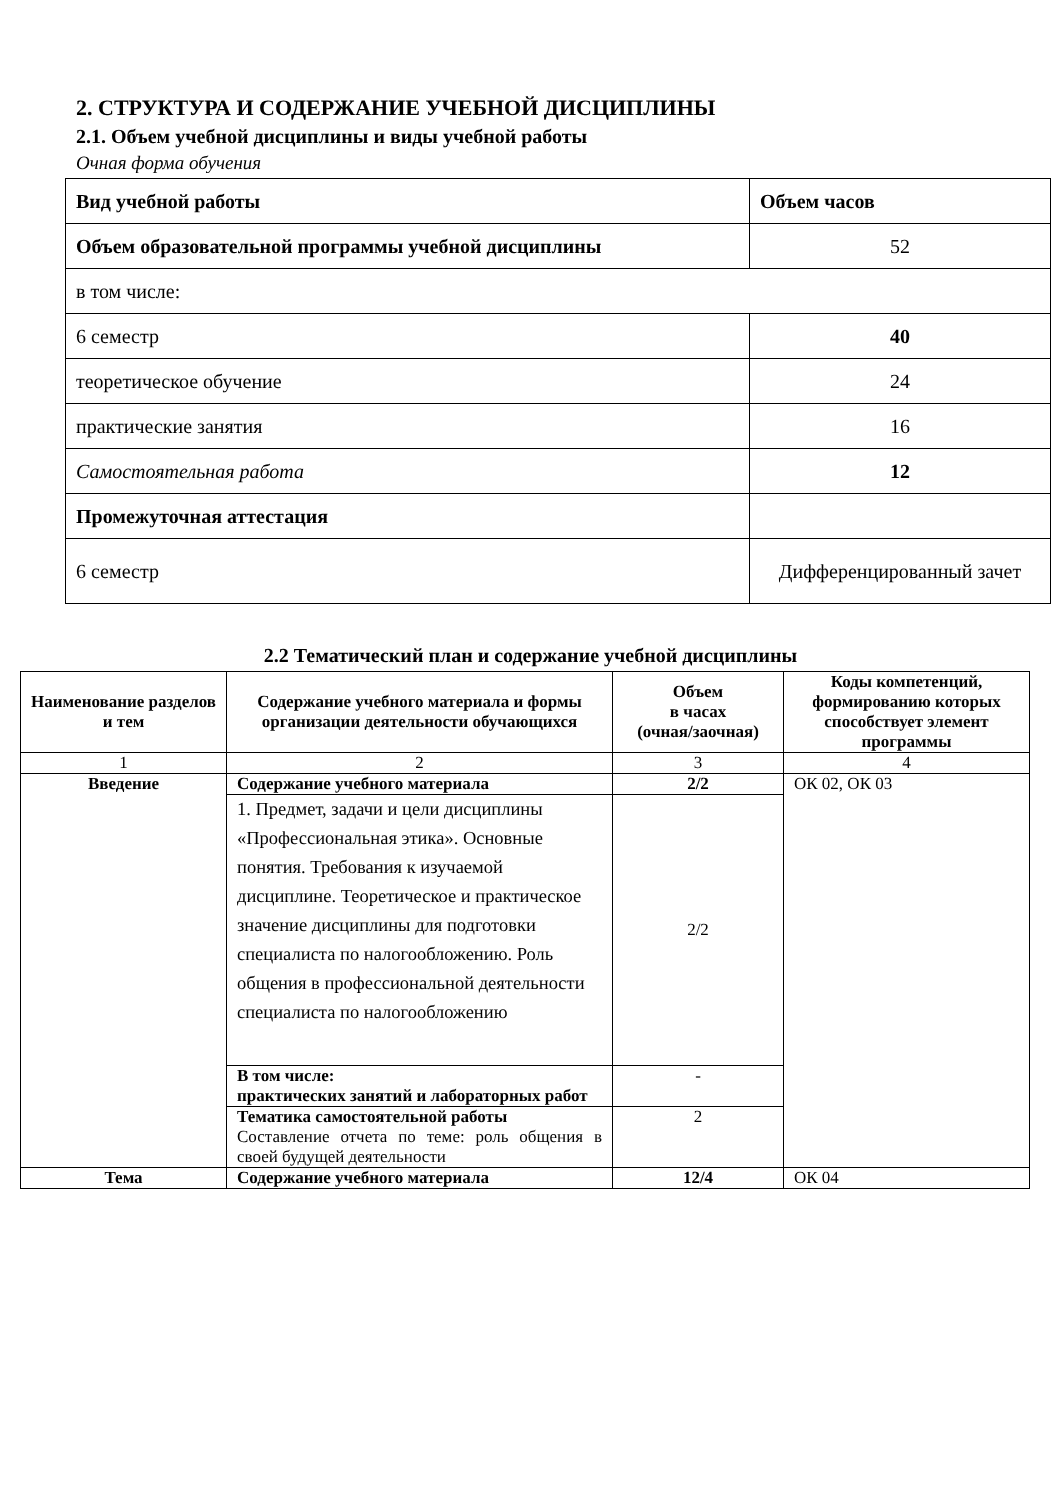2. СТРУКТУРА И СОДЕРЖАНИЕ УЧЕБНОЙ ДИСЦИПЛИНЫ
2.1. Объем учебной дисциплины и виды учебной работы
Очная форма обучения
| Вид учебной работы | Объем часов |
| Объем образовательной программы учебной дисциплины | 52 |
| в том числе: | |
| 6 семестр | 40 |
| теоретическое обучение | 24 |
| практические занятия | 16 |
| Самостоятельная работа | 12 |
| Промежуточная аттестация | |
| 6 семестр | Дифференцированный зачет |
2.2 Тематический план и содержание учебной дисциплины
| Наименование разделов и тем | Содержание учебного материала и формы организации деятельности обучающихся | Объем в часах (очная/заочная) | Коды компетенций, формированию которых способствует элемент программы |
| --- | --- | --- | --- |
| 1 | 2 | 3 | 4 |
| Введение | Содержание учебного материала | 2/2 | ОК 02, ОК 03 |
| | 1. Предмет, задачи и цели дисциплины «Профессиональная этика». Основные понятия. Требования к изучаемой дисциплине. Теоретическое и практическое значение дисциплины для подготовки специалиста по налогообложению. Роль общения в профессиональной деятельности специалиста по налогообложению | 2/2 | |
| | В том числе: практических занятий и лабораторных работ | - | |
| | Тематика самостоятельной работы Составление отчета по теме: роль общения в своей будущей деятельности | 2 | |
| Тема | Содержание учебного материала | 12/4 | ОК 04 |